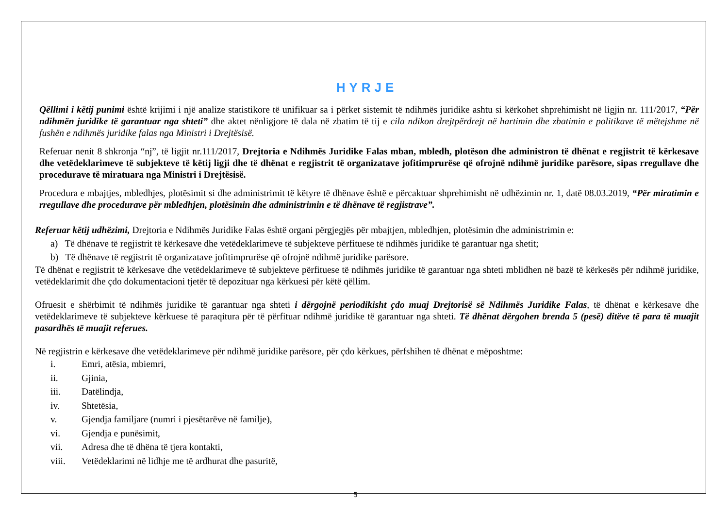HYRJE
Qëllimi i këtij punimi është krijimi i një analize statistikore të unifikuar sa i përket sistemit të ndihmës juridike ashtu si kërkohet shprehimisht në ligjin nr. 111/2017, “Për ndihmën juridike të garantuar nga shteti” dhe aktet nënligjore të dala në zbatim të tij e cila ndikon drejtpërdrejt në hartimin dhe zbatimin e politikave të mëtejshme në fushën e ndihmës juridike falas nga Ministri i Drejtësisë.
Referuar nenit 8 shkronja “nj”, të ligjit nr.111/2017, Drejtoria e Ndihmës Juridike Falas mban, mbledh, plotëson dhe administron të dhënat e regjistrit të kërkesave dhe vetëdeklarimeve të subjekteve të këtij ligji dhe të dhënat e regjistrit të organizatave jofitimprurëse që ofrojnë ndihmë juridike parësore, sipas rregullave dhe procedurave të miratuara nga Ministri i Drejtësisë.
Procedura e mbajtjes, mbledhjes, plotësimit si dhe administrimit të këtyre të dhënave është e përcaktuar shprehimisht në udhëzimin nr. 1, datë 08.03.2019, “Për miratimin e rregullave dhe procedurave për mbledhjen, plotësimin dhe administrimin e të dhënave të regjistrave”.
Referuar këtij udhëzimi, Drejtoria e Ndihmës Juridike Falas është organi përgjegjës për mbajtjen, mbledhjen, plotësimin dhe administrimin e:
a) Të dhënave të regjistrit të kërkesave dhe vetëdeklarimeve të subjekteve përfituese të ndihmës juridike të garantuar nga shetit;
b) Të dhënave të regjistrit të organizatave jofitimprurëse që ofrojnë ndihmë juridike parësore.
Të dhënat e regjistrit të kërkesave dhe vetëdeklarimeve të subjekteve përfituese të ndihmës juridike të garantuar nga shteti mblidhen në bazë të kërkesës për ndihmë juridike, vetëdeklarimit dhe çdo dokumentacioni tjetër të depozituar nga kërkuesi për këtë qëllim.
Ofruesit e shërbimit të ndihmës juridike të garantuar nga shteti i dërgojnë periodikisht çdo muaj Drejtorisë së Ndihmës Juridike Falas, të dhënat e kërkesave dhe vetëdeklarimeve të subjekteve kërkuese të paraqitura për të përfituar ndihmë juridike të garantuar nga shteti. Të dhënat dërgohen brenda 5 (pesë) ditëve të para të muajit pasardhës të muajit referues.
Në regjistrin e kërkesave dhe vetëdeklarimeve për ndihmë juridike parësore, për çdo kërkues, përfshihen të dhënat e mëposhtme:
i. Emri, atësia, mbiemri,
ii. Gjinia,
iii. Datëlindja,
iv. Shtetësia,
v. Gjendja familjare (numri i pjesëtarëve në familje),
vi. Gjendja e punësimit,
vii. Adresa dhe të dhëna të tjera kontakti,
viii. Vetëdeklarimi në lidhje me të ardhurat dhe pasuritë,
5